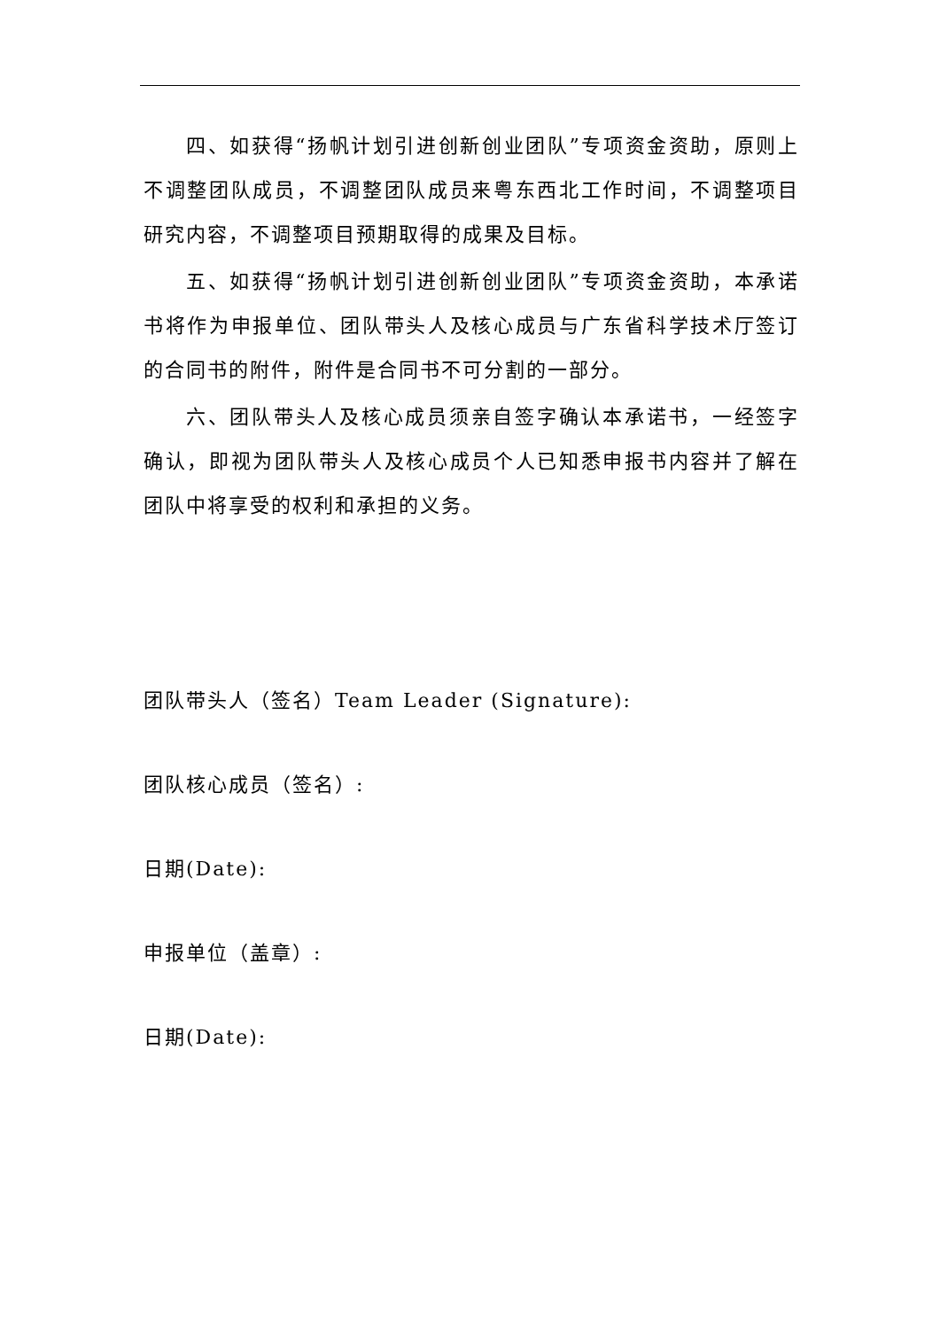四、如获得“扬帆计划引进创新创业团队”专项资金资助，原则上不调整团队成员，不调整团队成员来粤东西北工作时间，不调整项目研究内容，不调整项目预期取得的成果及目标。
五、如获得“扬帆计划引进创新创业团队”专项资金资助，本承诺书将作为申报单位、团队带头人及核心成员与广东省科学技术厅签订的合同书的附件，附件是合同书不可分割的一部分。
六、团队带头人及核心成员须亲自签字确认本承诺书，一经签字确认，即视为团队带头人及核心成员个人已知悉申报书内容并了解在团队中将享受的权利和承担的义务。
团队带头人（签名）Team Leader (Signature):
团队核心成员（签名）:
日期(Date):
申报单位（盖章）:
日期(Date):